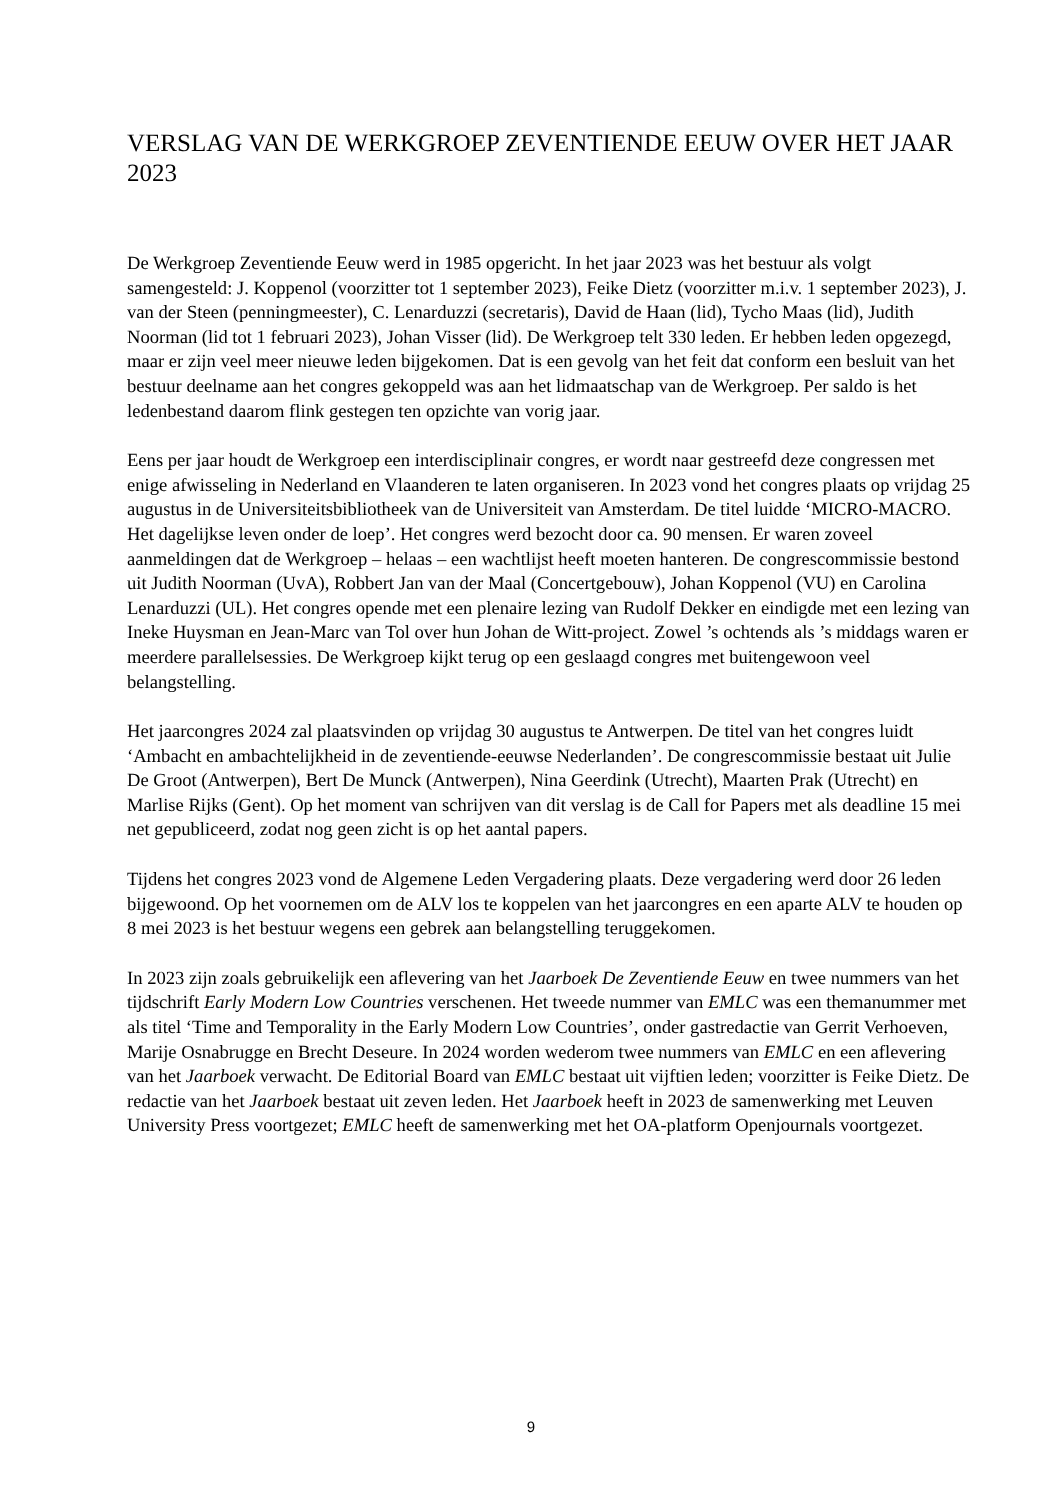VERSLAG VAN DE WERKGROEP ZEVENTIENDE EEUW OVER HET JAAR 2023
De Werkgroep Zeventiende Eeuw werd in 1985 opgericht. In het jaar 2023 was het bestuur als volgt samengesteld: J. Koppenol (voorzitter tot 1 september 2023), Feike Dietz (voorzitter m.i.v. 1 september 2023), J. van der Steen (penningmeester), C. Lenarduzzi (secretaris), David de Haan (lid), Tycho Maas (lid), Judith Noorman (lid tot 1 februari 2023), Johan Visser (lid). De Werkgroep telt 330 leden. Er hebben leden opgezegd, maar er zijn veel meer nieuwe leden bijgekomen. Dat is een gevolg van het feit dat conform een besluit van het bestuur deelname aan het congres gekoppeld was aan het lidmaatschap van de Werkgroep. Per saldo is het ledenbestand daarom flink gestegen ten opzichte van vorig jaar.
Eens per jaar houdt de Werkgroep een interdisciplinair congres, er wordt naar gestreefd deze congressen met enige afwisseling in Nederland en Vlaanderen te laten organiseren. In 2023 vond het congres plaats op vrijdag 25 augustus in de Universiteitsbibliotheek van de Universiteit van Amsterdam. De titel luidde ‘MICRO-MACRO. Het dagelijkse leven onder de loep’. Het congres werd bezocht door ca. 90 mensen. Er waren zoveel aanmeldingen dat de Werkgroep – helaas – een wachtlijst heeft moeten hanteren. De congrescommissie bestond uit Judith Noorman (UvA), Robbert Jan van der Maal (Concertgebouw), Johan Koppenol (VU) en Carolina Lenarduzzi (UL). Het congres opende met een plenaire lezing van Rudolf Dekker en eindigde met een lezing van Ineke Huysman en Jean-Marc van Tol over hun Johan de Witt-project. Zowel ’s ochtends als ’s middags waren er meerdere parallelsessies. De Werkgroep kijkt terug op een geslaagd congres met buitengewoon veel belangstelling.
Het jaarcongres 2024 zal plaatsvinden op vrijdag 30 augustus te Antwerpen. De titel van het congres luidt ‘Ambacht en ambachtelijkheid in de zeventiende-eeuwse Nederlanden’. De congrescommissie bestaat uit Julie De Groot (Antwerpen), Bert De Munck (Antwerpen), Nina Geerdink (Utrecht), Maarten Prak (Utrecht) en Marlise Rijks (Gent). Op het moment van schrijven van dit verslag is de Call for Papers met als deadline 15 mei net gepubliceerd, zodat nog geen zicht is op het aantal papers.
Tijdens het congres 2023 vond de Algemene Leden Vergadering plaats. Deze vergadering werd door 26 leden bijgewoond. Op het voornemen om de ALV los te koppelen van het jaarcongres en een aparte ALV te houden op 8 mei 2023 is het bestuur wegens een gebrek aan belangstelling teruggekomen.
In 2023 zijn zoals gebruikelijk een aflevering van het Jaarboek De Zeventiende Eeuw en twee nummers van het tijdschrift Early Modern Low Countries verschenen. Het tweede nummer van EMLC was een themanummer met als titel ‘Time and Temporality in the Early Modern Low Countries’, onder gastredactie van Gerrit Verhoeven, Marije Osnabrugge en Brecht Deseure. In 2024 worden wederom twee nummers van EMLC en een aflevering van het Jaarboek verwacht. De Editorial Board van EMLC bestaat uit vijftien leden; voorzitter is Feike Dietz. De redactie van het Jaarboek bestaat uit zeven leden. Het Jaarboek heeft in 2023 de samenwerking met Leuven University Press voortgezet; EMLC heeft de samenwerking met het OA-platform Openjournals voortgezet.
9